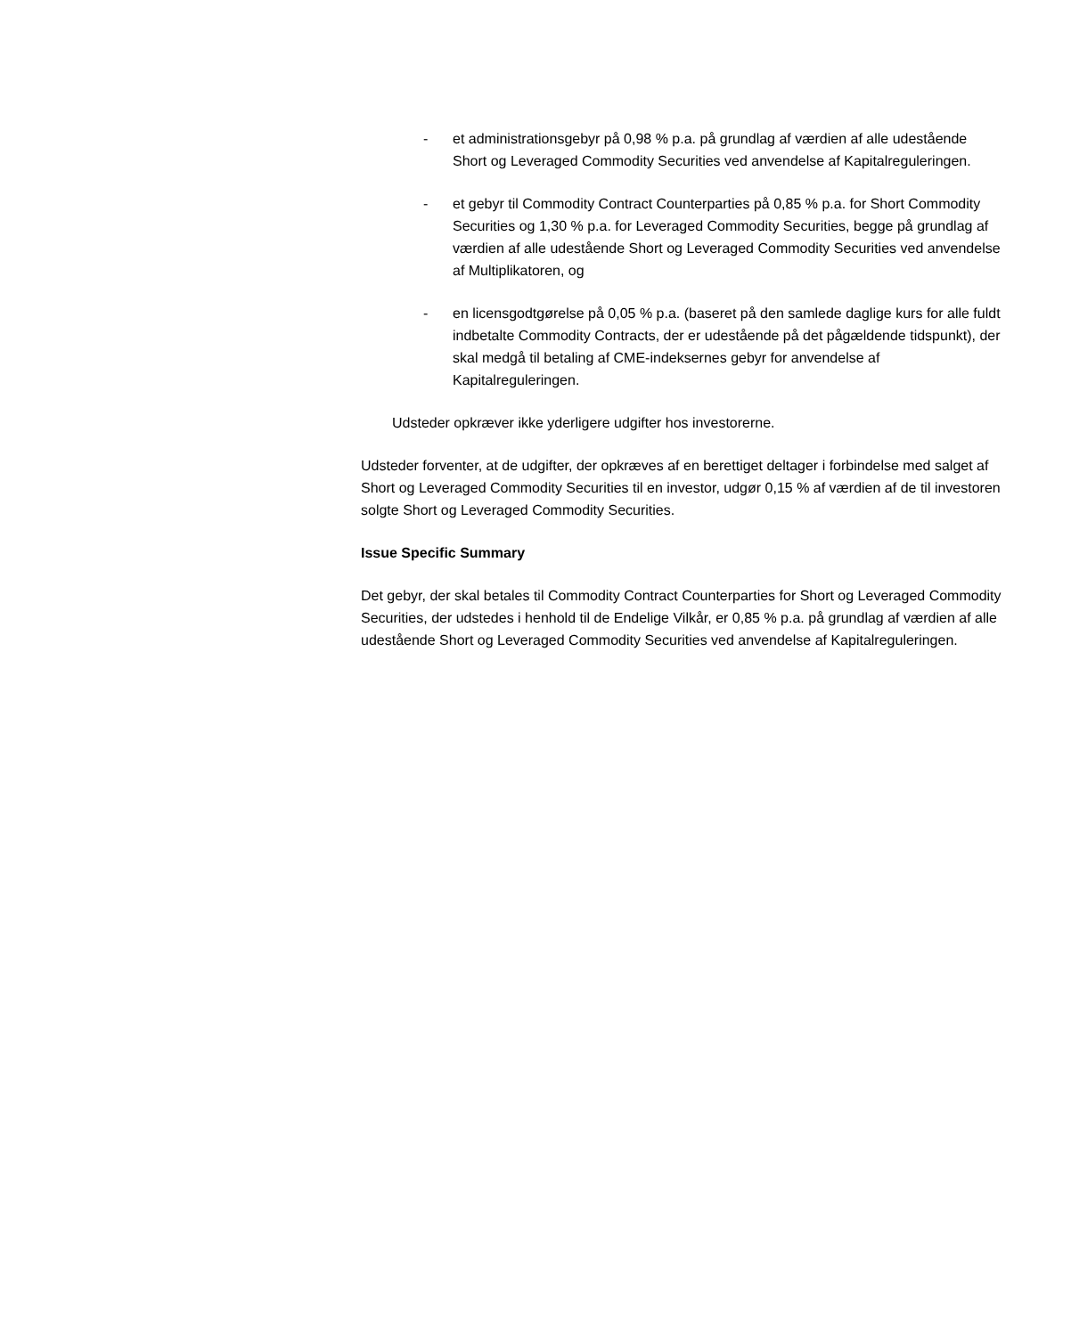- et administrationsgebyr på 0,98 % p.a. på grundlag af værdien af alle udestående Short og Leveraged Commodity Securities ved anvendelse af Kapitalreguleringen.
- et gebyr til Commodity Contract Counterparties på 0,85 % p.a. for Short Commodity Securities og 1,30 % p.a. for Leveraged Commodity Securities, begge på grundlag af værdien af alle udestående Short og Leveraged Commodity Securities ved anvendelse af Multiplikatoren, og
- en licensgodtgørelse på 0,05 % p.a. (baseret på den samlede daglige kurs for alle fuldt indbetalte Commodity Contracts, der er udestående på det pågældende tidspunkt), der skal medgå til betaling af CME-indeksernes gebyr for anvendelse af Kapitalreguleringen.
Udsteder opkræver ikke yderligere udgifter hos investorerne.
Udsteder forventer, at de udgifter, der opkræves af en berettiget deltager i forbindelse med salget af Short og Leveraged Commodity Securities til en investor, udgør 0,15 % af værdien af de til investoren solgte Short og Leveraged Commodity Securities.
Issue Specific Summary
Det gebyr, der skal betales til Commodity Contract Counterparties for Short og Leveraged Commodity Securities, der udstedes i henhold til de Endelige Vilkår, er 0,85 % p.a. på grundlag af værdien af alle udestående Short og Leveraged Commodity Securities ved anvendelse af Kapitalreguleringen.